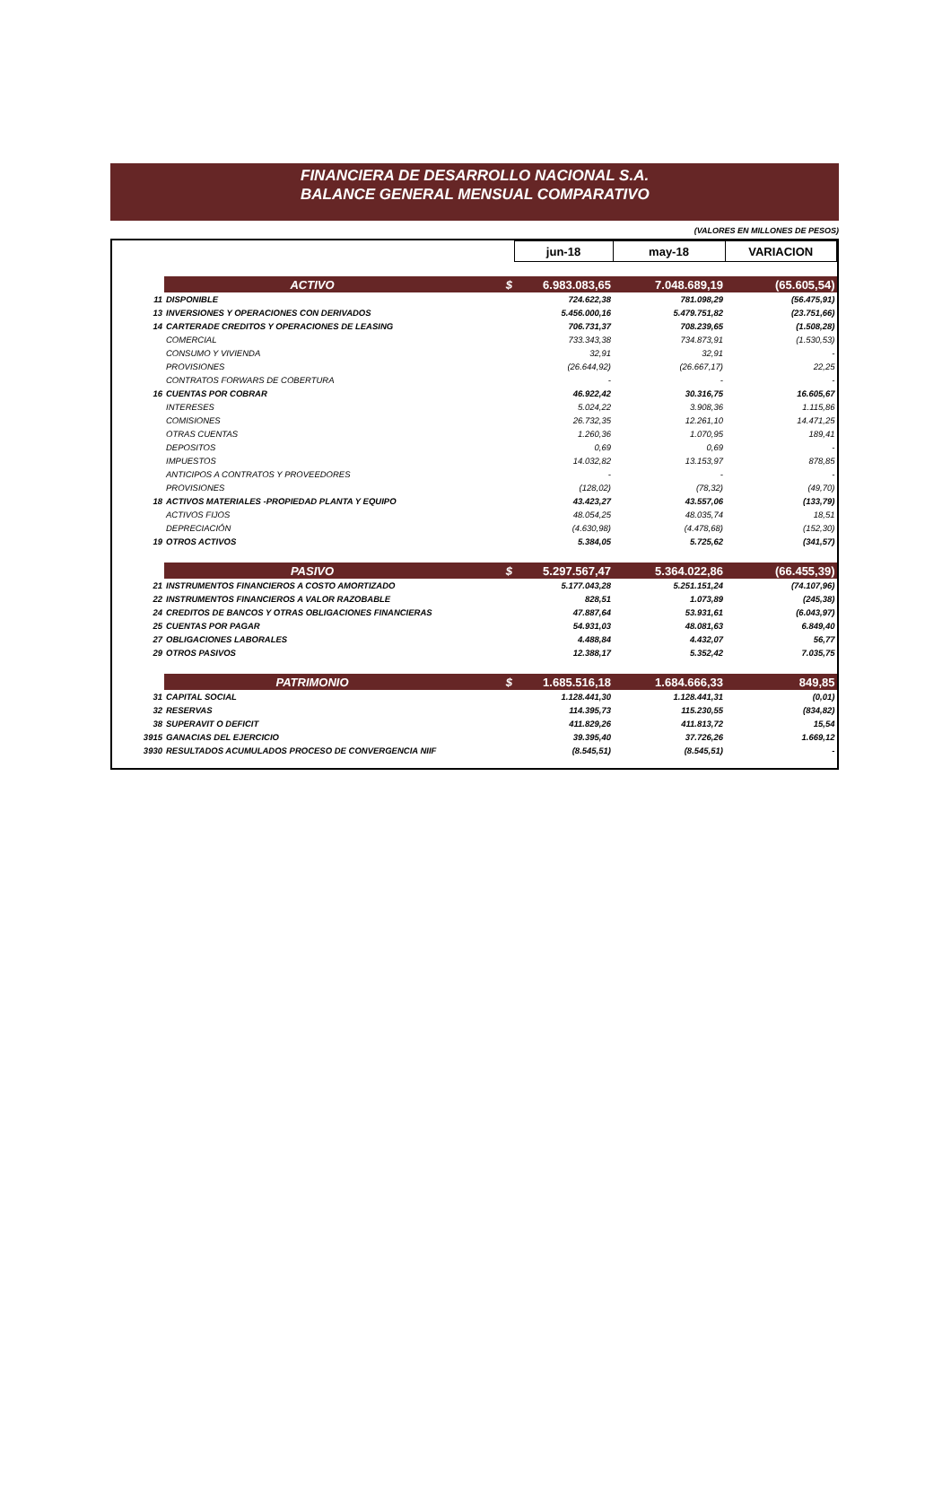FINANCIERA DE DESARROLLO NACIONAL S.A.
BALANCE GENERAL MENSUAL COMPARATIVO
(VALORES EN MILLONES DE PESOS)
| | | | jun-18 | may-18 | VARIACION |
| --- | --- | --- | --- | --- | --- |
| | ACTIVO | $ | 6.983.083,65 | 7.048.689,19 | (65.605,54) |
| 11 | DISPONIBLE | | 724.622,38 | 781.098,29 | (56.475,91) |
| 13 | INVERSIONES Y OPERACIONES CON DERIVADOS | | 5.456.000,16 | 5.479.751,82 | (23.751,66) |
| 14 | CARTERADE CREDITOS Y OPERACIONES DE LEASING | | 706.731,37 | 708.239,65 | (1.508,28) |
| | COMERCIAL | | 733.343,38 | 734.873,91 | (1.530,53) |
| | CONSUMO Y VIVIENDA | | 32,91 | 32,91 | - |
| | PROVISIONES | | (26.644,92) | (26.667,17) | 22,25 |
| | CONTRATOS FORWARS DE COBERTURA | | - | - | - |
| 16 | CUENTAS POR COBRAR | | 46.922,42 | 30.316,75 | 16.605,67 |
| | INTERESES | | 5.024,22 | 3.908,36 | 1.115,86 |
| | COMISIONES | | 26.732,35 | 12.261,10 | 14.471,25 |
| | OTRAS CUENTAS | | 1.260,36 | 1.070,95 | 189,41 |
| | DEPOSITOS | | 0,69 | 0,69 | - |
| | IMPUESTOS | | 14.032,82 | 13.153,97 | 878,85 |
| | ANTICIPOS A CONTRATOS Y PROVEEDORES | | - | - | - |
| | PROVISIONES | | (128,02) | (78,32) | (49,70) |
| 18 | ACTIVOS MATERIALES -PROPIEDAD PLANTA Y EQUIPO | | 43.423,27 | 43.557,06 | (133,79) |
| | ACTIVOS FIJOS | | 48.054,25 | 48.035,74 | 18,51 |
| | DEPRECIACIÓN | | (4.630,98) | (4.478,68) | (152,30) |
| 19 | OTROS ACTIVOS | | 5.384,05 | 5.725,62 | (341,57) |
| | PASIVO | $ | 5.297.567,47 | 5.364.022,86 | (66.455,39) |
| 21 | INSTRUMENTOS FINANCIEROS A COSTO AMORTIZADO | | 5.177.043,28 | 5.251.151,24 | (74.107,96) |
| 22 | INSTRUMENTOS FINANCIEROS A VALOR RAZOBABLE | | 828,51 | 1.073,89 | (245,38) |
| 24 | CREDITOS DE BANCOS Y OTRAS OBLIGACIONES FINANCIERAS | | 47.887,64 | 53.931,61 | (6.043,97) |
| 25 | CUENTAS POR PAGAR | | 54.931,03 | 48.081,63 | 6.849,40 |
| 27 | OBLIGACIONES LABORALES | | 4.488,84 | 4.432,07 | 56,77 |
| 29 | OTROS PASIVOS | | 12.388,17 | 5.352,42 | 7.035,75 |
| | PATRIMONIO | $ | 1.685.516,18 | 1.684.666,33 | 849,85 |
| 31 | CAPITAL SOCIAL | | 1.128.441,30 | 1.128.441,31 | (0,01) |
| 32 | RESERVAS | | 114.395,73 | 115.230,55 | (834,82) |
| 38 | SUPERAVIT O DEFICIT | | 411.829,26 | 411.813,72 | 15,54 |
| 3915 | GANACIAS DEL EJERCICIO | | 39.395,40 | 37.726,26 | 1.669,12 |
| 3930 | RESULTADOS ACUMULADOS PROCESO DE CONVERGENCIA NIIF | | (8.545,51) | (8.545,51) | - |